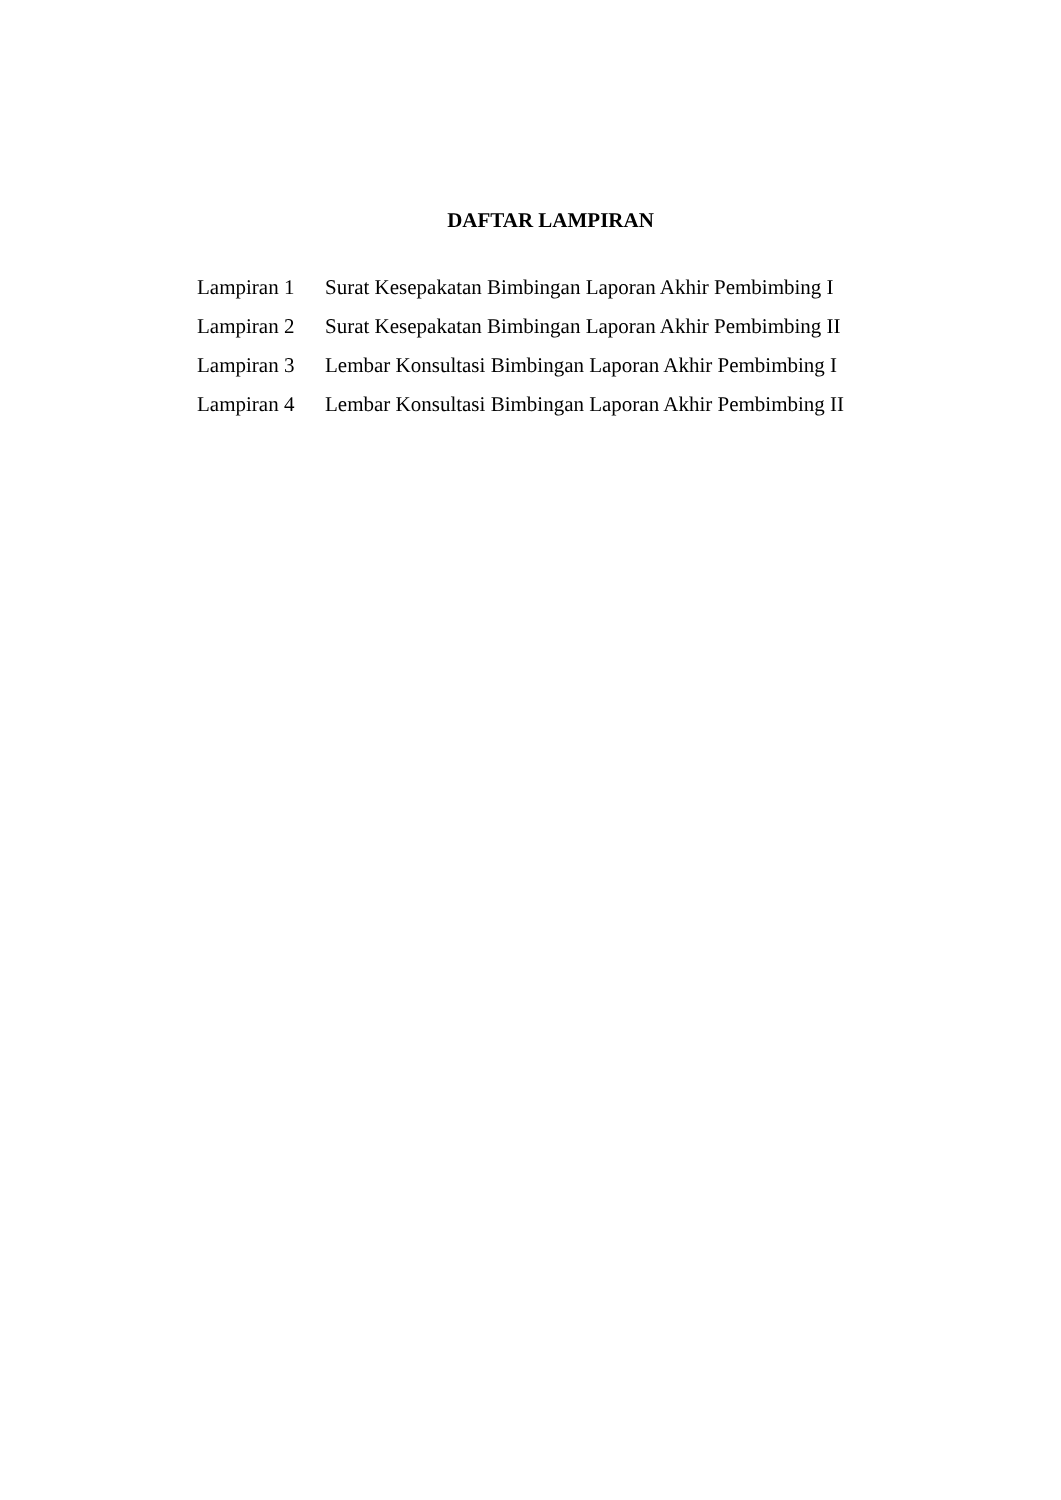DAFTAR LAMPIRAN
| Lampiran 1 | Surat Kesepakatan Bimbingan Laporan Akhir Pembimbing I |
| Lampiran 2 | Surat Kesepakatan Bimbingan Laporan Akhir Pembimbing II |
| Lampiran 3 | Lembar Konsultasi Bimbingan Laporan Akhir Pembimbing I |
| Lampiran 4 | Lembar Konsultasi Bimbingan Laporan Akhir Pembimbing II |